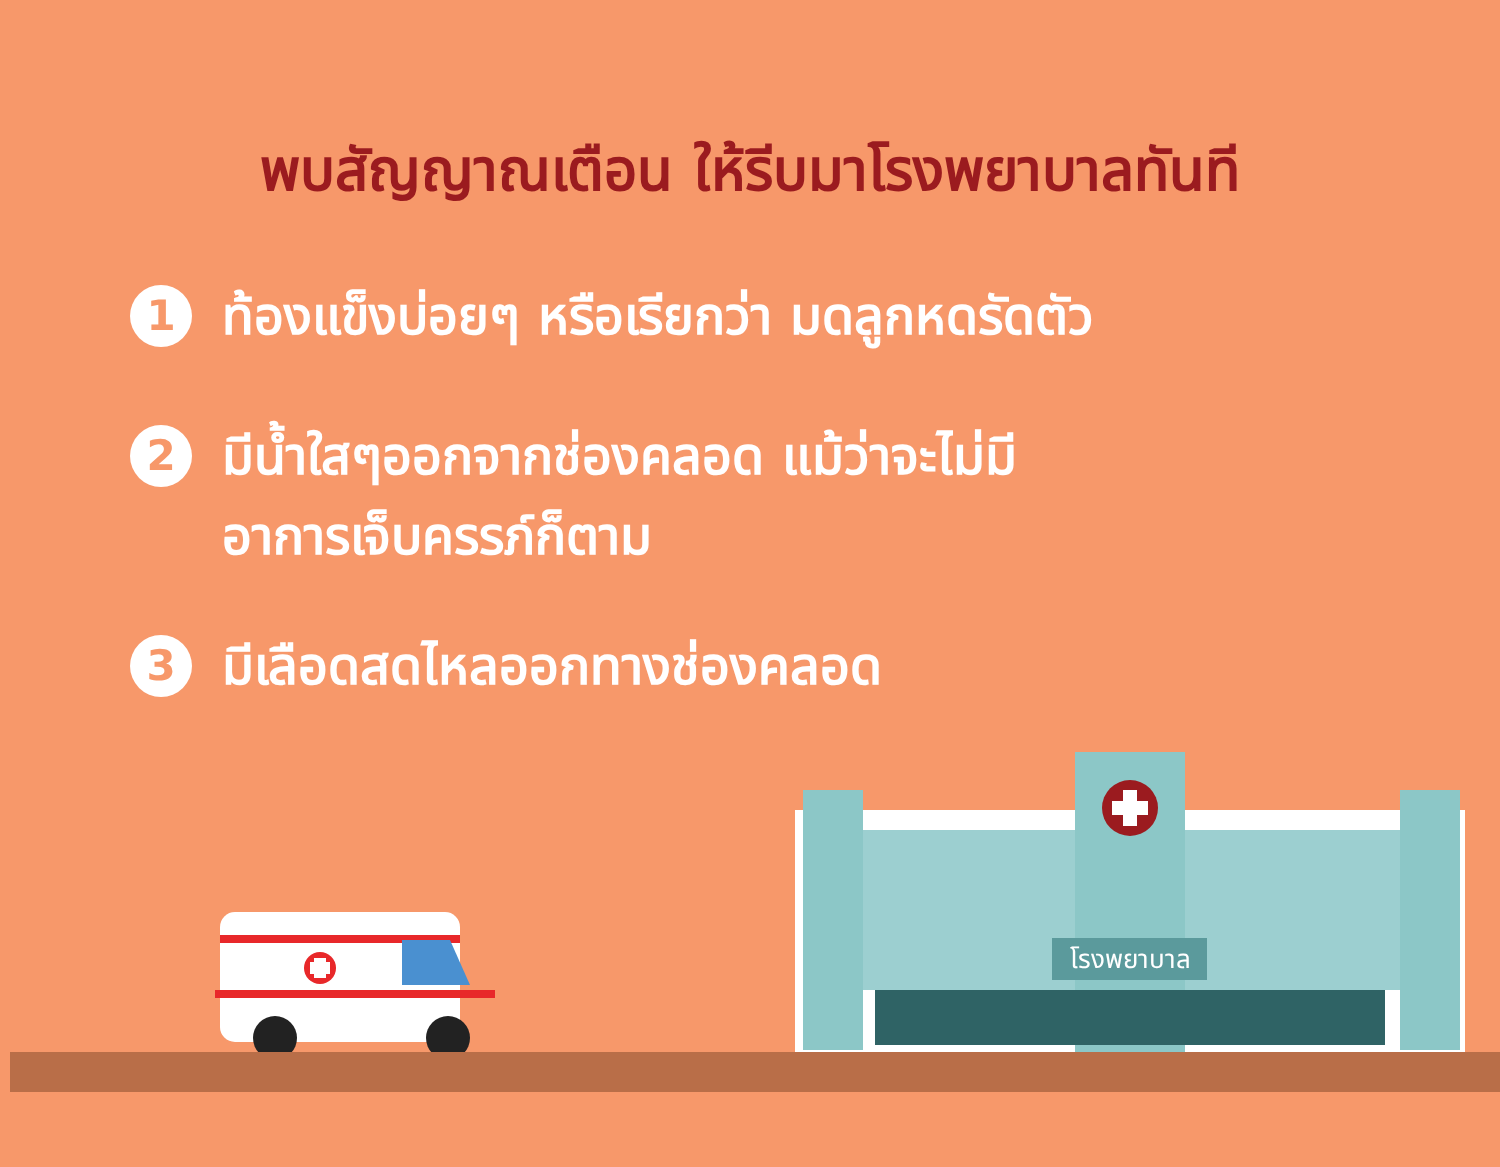พบสัญญาณเตือน ให้รีบมาโรงพยาบาลทันที
1
ท้องแข็งบ่อยๆ หรือเรียกว่า มดลูกหดรัดตัว
2
มีน้ำใสๆออกจากช่องคลอด แม้ว่าจะไม่มี
อาการเจ็บครรภ์ก็ตาม
3
มีเลือดสดไหลออกทางช่องคลอด
โรงพยาบาล